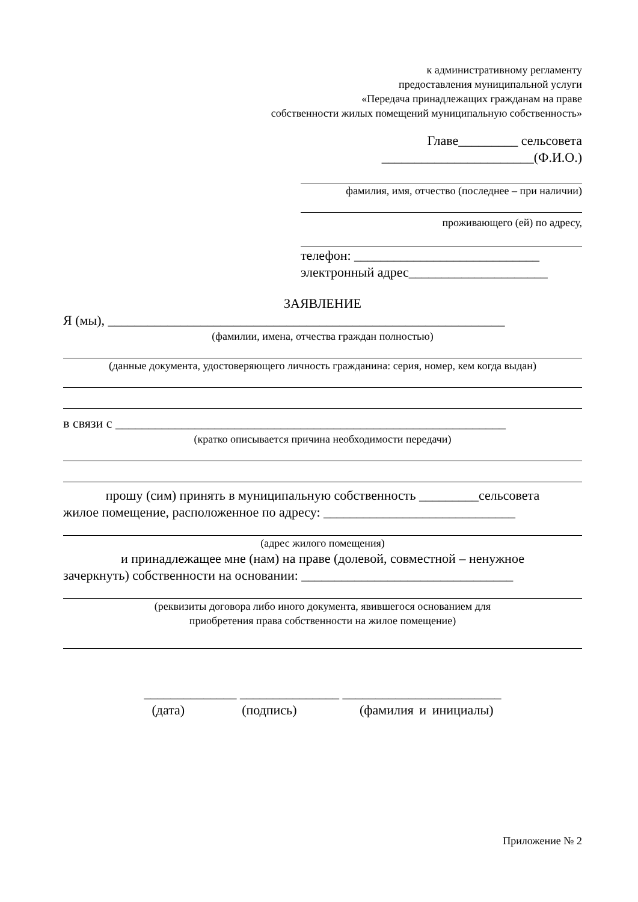к административному регламенту
предоставления муниципальной услуги
«Передача принадлежащих гражданам на праве
собственности жилых помещений муниципальную собственность»
Главе_________ сельсовета
_______________________(Ф.И.О.)
фамилия, имя, отчество (последнее – при наличии)
проживающего (ей) по адресу,
телефон: ____________________________
электронный адрес_____________________
ЗАЯВЛЕНИЕ
Я (мы), ____________________________________________________________
(фамилии, имена, отчества граждан полностью)
(данные документа, удостоверяющего личность гражданина: серия, номер, кем когда выдан)
в связи с ___________________________________________________________
(кратко описывается причина необходимости передачи)
прошу (сим) принять в муниципальную собственность _________сельсовета
жилое помещение, расположенное по адресу: _____________________________
(адрес жилого помещения)
и принадлежащее мне (нам) на праве (долевой, совместной – ненужное
зачеркнуть) собственности на основании: ________________________________
(реквизиты договора либо иного документа, явившегося основанием для
приобретения права собственности на жилое помещение)
______________ _______________ ________________________
(дата) (подпись) (фамилия и инициалы)
Приложение № 2